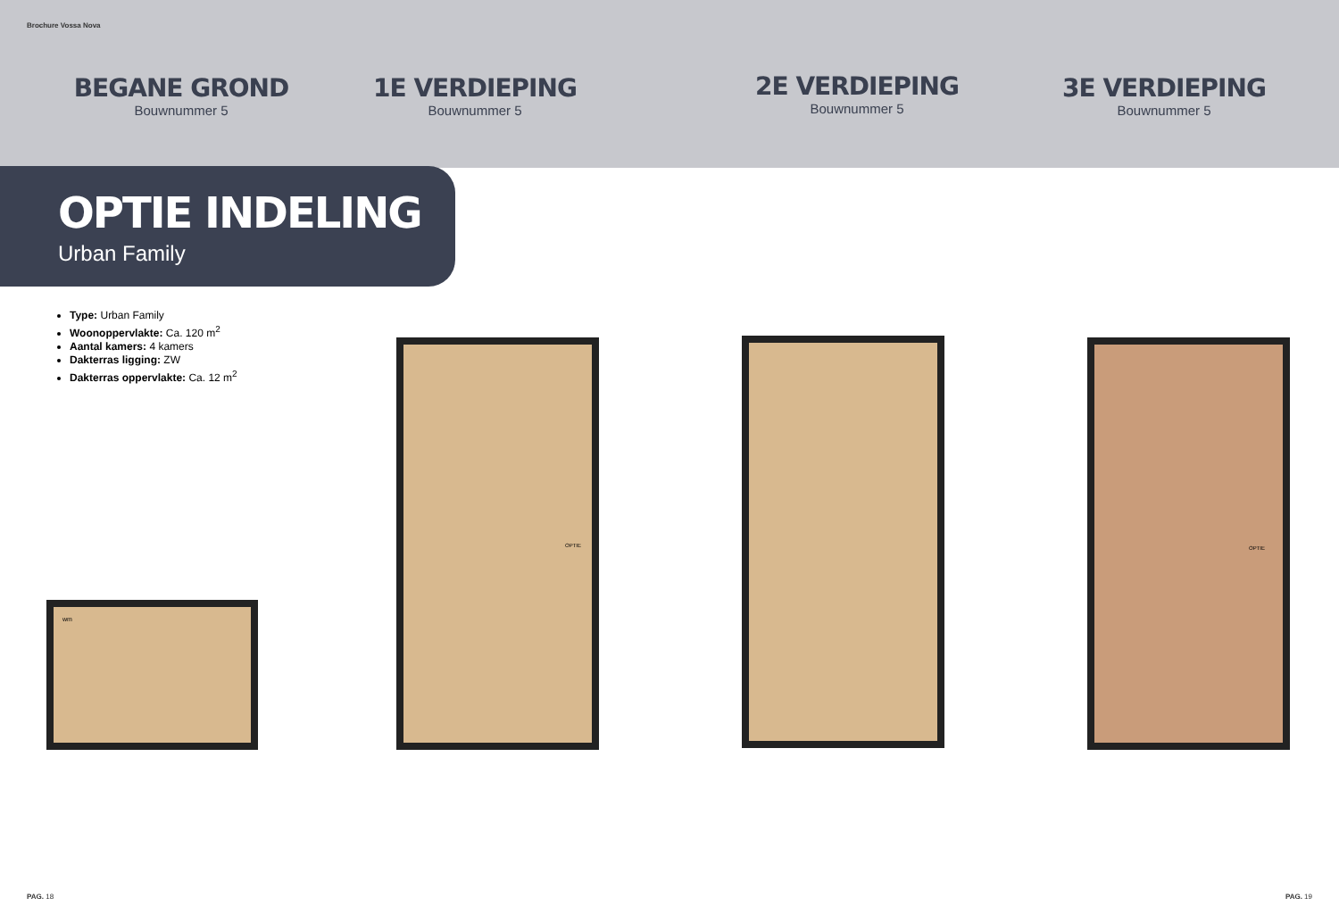Brochure Vossa Nova
BEGANE GROND
Bouwnummer 5
1E VERDIEPING
Bouwnummer 5
2E VERDIEPING
Bouwnummer 5
3E VERDIEPING
Bouwnummer 5
OPTIE INDELING
Urban Family
Type: Urban Family
Woonoppervlakte: Ca. 120 m<sup>2</sup>
Aantal kamers: 4 kamers
Dakterras ligging: ZW
Dakterras oppervlakte: Ca. 12 m<sup>2</sup>
wm
OPTIE OPTIE
PAG. 18 PAG. 19